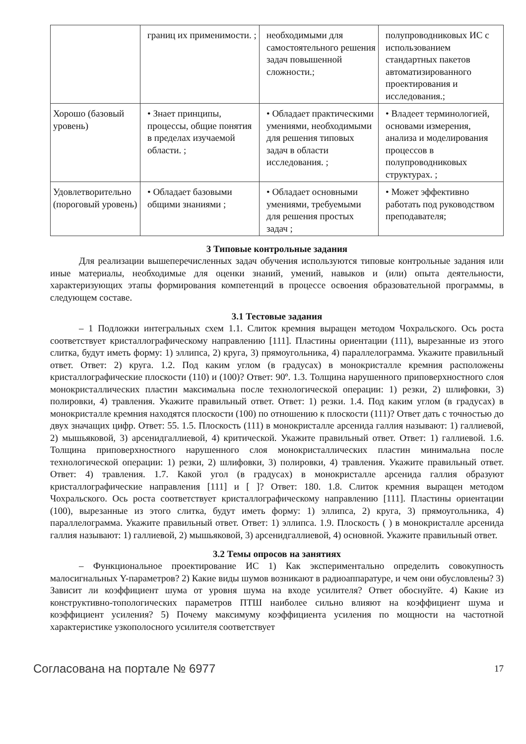| | границ их применимости. ; | необходимыми для самостоятельного решения задач повышенной сложности.; | полупроводниковых ИС с использованием стандартных пакетов автоматизированного проектирования и исследования.; |
| Хорошо (базовый уровень) | • Знает принципы, процессы, общие понятия в пределах изучаемой области. ; | • Обладает практическими умениями, необходимыми для решения типовых задач в области исследования. ; | • Владеет терминологией, основами измерения, анализа и моделирования процессов в полупроводниковых структурах. ; |
| Удовлетворительно (пороговый уровень) | • Обладает базовыми общими знаниями ; | • Обладает основными умениями, требуемыми для решения простых задач ; | • Может эффективно работать под руководством преподавателя; |
3 Типовые контрольные задания
Для реализации вышеперечисленных задач обучения используются типовые контрольные задания или иные материалы, необходимые для оценки знаний, умений, навыков и (или) опыта деятельности, характеризующих этапы формирования компетенций в процессе освоения образовательной программы, в следующем составе.
3.1 Тестовые задания
– 1 Подложки интегральных схем 1.1. Слиток кремния выращен методом Чохральского. Ось роста соответствует кристаллографическому направлению [111]. Пластины ориентации (111), вырезанные из этого слитка, будут иметь форму: 1) эллипса, 2) круга, 3) прямоугольника, 4) параллелограмма. Укажите правильный ответ. Ответ: 2) круга. 1.2. Под каким углом (в градусах) в монокристалле кремния расположены кристаллографические плоскости (110) и (100)? Ответ: 90º. 1.3. Толщина нарушенного приповерхностного слоя монокристаллических пластин максимальна после технологической операции: 1) резки, 2) шлифовки, 3) полировки, 4) травления. Укажите правильный ответ. Ответ: 1) резки. 1.4. Под каким углом (в градусах) в монокристалле кремния находятся плоскости (100) по отношению к плоскости (111)? Ответ дать с точностью до двух значащих цифр. Ответ: 55. 1.5. Плоскость (111) в монокристалле арсенида галлия называют: 1) галлиевой, 2) мышьяковой, 3) арсенидгаллиевой, 4) критической. Укажите правильный ответ. Ответ: 1) галлиевой. 1.6. Толщина приповерхностного нарушенного слоя монокристаллических пластин минимальна после технологической операции: 1) резки, 2) шлифовки, 3) полировки, 4) травления. Укажите правильный ответ. Ответ: 4) травления. 1.7. Какой угол (в градусах) в монокристалле арсенида галлия образуют кристаллографические направления [111] и [ ]? Ответ: 180. 1.8. Слиток кремния выращен методом Чохральского. Ось роста соответствует кристаллографическому направлению [111]. Пластины ориентации (100), вырезанные из этого слитка, будут иметь форму: 1) эллипса, 2) круга, 3) прямоугольника, 4) параллелограмма. Укажите правильный ответ. Ответ: 1) эллипса. 1.9. Плоскость ( ) в монокристалле арсенида галлия называют: 1) галлиевой, 2) мышьяковой, 3) арсенидгаллиевой, 4) основной. Укажите правильный ответ.
3.2 Темы опросов на занятиях
– Функциональное проектирование ИС 1) Как экспериментально определить совокупность малосигнальных Y-параметров? 2) Какие виды шумов возникают в радиоаппаратуре, и чем они обусловлены? 3) Зависит ли коэффициент шума от уровня шума на входе усилителя? Ответ обоснуйте. 4) Какие из конструктивно-топологических параметров ПТШ наиболее сильно влияют на коэффициент шума и коэффициент усиления? 5) Почему максимуму коэффициента усиления по мощности на частотной характеристике узкополосного усилителя соответствует
Согласована на портале № 6977 17